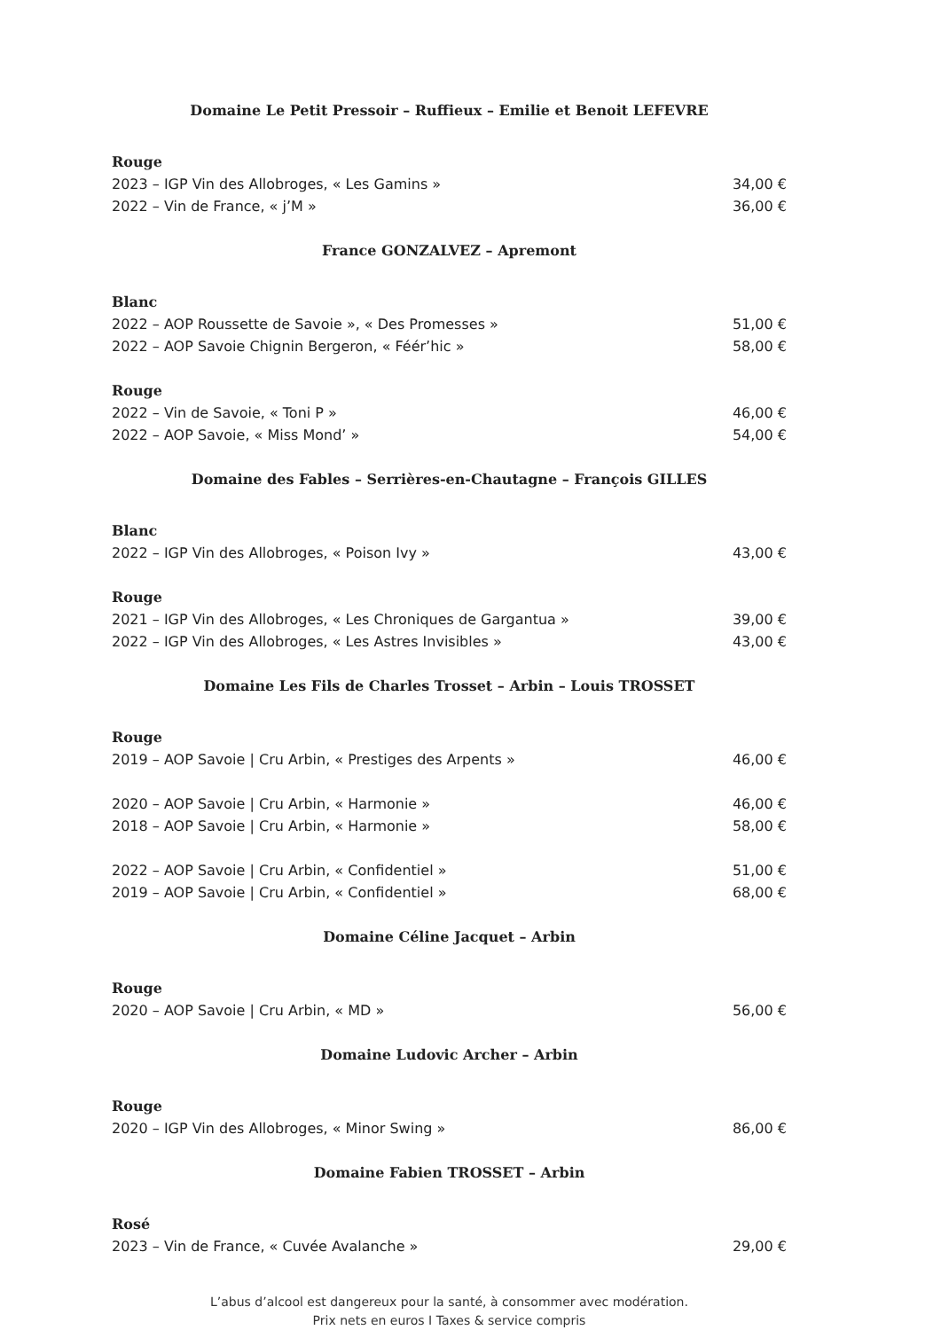Domaine Le Petit Pressoir – Ruffieux – Emilie et Benoit LEFEVRE
Rouge
2023 – IGP Vin des Allobroges, « Les Gamins » 34,00 €
2022 – Vin de France, « j’M » 36,00 €
France GONZALVEZ – Apremont
Blanc
2022 – AOP Roussette de Savoie », « Des Promesses » 51,00 €
2022 – AOP Savoie Chignin Bergeron, « Féér’hic » 58,00 €
Rouge
2022 – Vin de Savoie, « Toni P » 46,00 €
2022 – AOP Savoie, « Miss Mond’ » 54,00 €
Domaine des Fables – Serrières-en-Chautagne – François GILLES
Blanc
2022 – IGP Vin des Allobroges, « Poison Ivy » 43,00 €
Rouge
2021 – IGP Vin des Allobroges, « Les Chroniques de Gargantua » 39,00 €
2022 – IGP Vin des Allobroges, « Les Astres Invisibles » 43,00 €
Domaine Les Fils de Charles Trosset – Arbin – Louis TROSSET
Rouge
2019 – AOP Savoie | Cru Arbin, « Prestiges des Arpents » 46,00 €
2020 – AOP Savoie | Cru Arbin, « Harmonie » 46,00 €
2018 – AOP Savoie | Cru Arbin, « Harmonie » 58,00 €
2022 – AOP Savoie | Cru Arbin, « Confidentiel » 51,00 €
2019 – AOP Savoie | Cru Arbin, « Confidentiel » 68,00 €
Domaine Céline Jacquet – Arbin
Rouge
2020 – AOP Savoie | Cru Arbin, « MD » 56,00 €
Domaine Ludovic Archer – Arbin
Rouge
2020 – IGP Vin des Allobroges, « Minor Swing » 86,00 €
Domaine Fabien TROSSET – Arbin
Rosé
2023 – Vin de France, « Cuvée Avalanche » 29,00 €
L’abus d’alcool est dangereux pour la santé, à consommer avec modération.
Prix nets en euros I Taxes & service compris